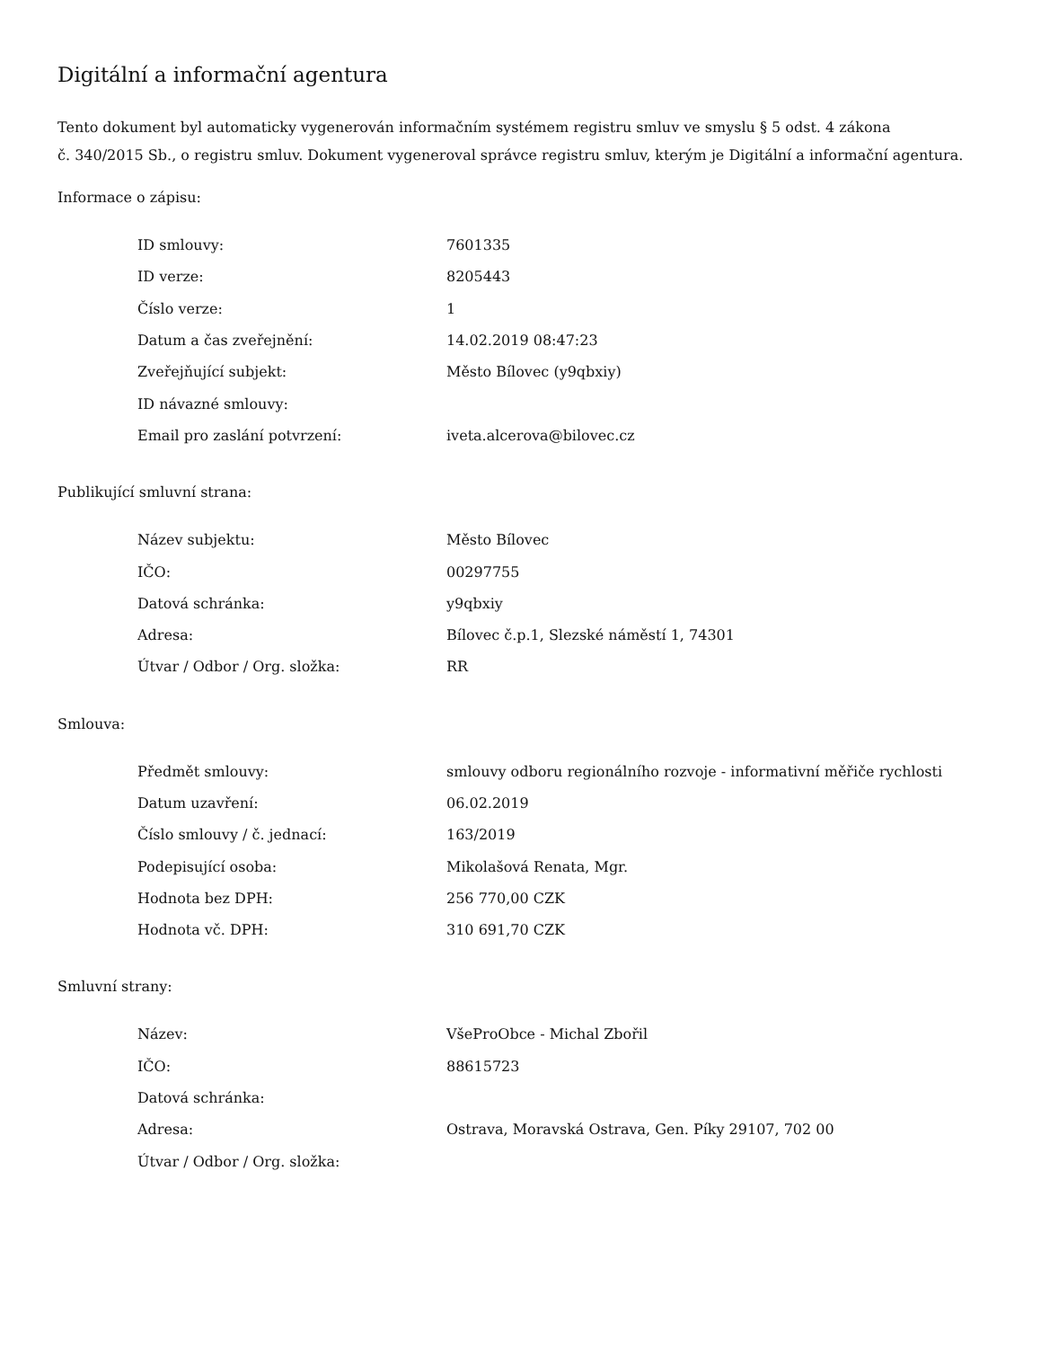Digitální a informační agentura
Tento dokument byl automaticky vygenerován informačním systémem registru smluv ve smyslu § 5 odst. 4 zákona
č. 340/2015 Sb., o registru smluv. Dokument vygeneroval správce registru smluv, kterým je Digitální a informační agentura.
Informace o zápisu:
| ID smlouvy: | 7601335 |
| ID verze: | 8205443 |
| Číslo verze: | 1 |
| Datum a čas zveřejnění: | 14.02.2019 08:47:23 |
| Zveřejňující subjekt: | Město Bílovec (y9qbxiy) |
| ID návazné smlouvy: | |
| Email pro zaslání potvrzení: | iveta.alcerova@bilovec.cz |
Publikující smluvní strana:
| Název subjektu: | Město Bílovec |
| IČO: | 00297755 |
| Datová schránka: | y9qbxiy |
| Adresa: | Bílovec č.p.1, Slezské náměstí 1, 74301 |
| Útvar / Odbor / Org. složka: | RR |
Smlouva:
| Předmět smlouvy: | smlouvy odboru regionálního rozvoje - informativní měřiče rychlosti |
| Datum uzavření: | 06.02.2019 |
| Číslo smlouvy / č. jednací: | 163/2019 |
| Podepisující osoba: | Mikolašová Renata, Mgr. |
| Hodnota bez DPH: | 256 770,00 CZK |
| Hodnota vč. DPH: | 310 691,70 CZK |
Smluvní strany:
| Název: | VšeProObce - Michal Zbořil |
| IČO: | 88615723 |
| Datová schránka: | |
| Adresa: | Ostrava, Moravská Ostrava, Gen. Píky 29107, 702 00 |
| Útvar / Odbor / Org. složka: | |